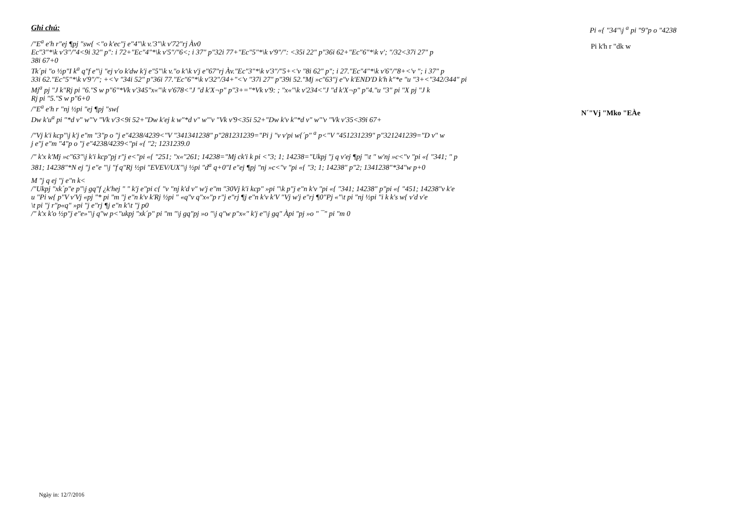Ghi chú:
/"E<sup>a</sup> e'h r"ej ¶pj "sw{ <"o k'ec"j e"4"\k v.'3"\k v'72"rj Àv0
Ec"3"*\k v'3"/"4<9i 32" p": i 72+"Ec"4"*\k v'5"/"6<; i 37" p"32i 77+"Ec"5"*\k v'9"/": <35i 22" p"36i 62+"Ec"6"*\k v'; "/32<37i 27" p
38i 67+0
Tk´pi "o ½p"I k<sup>a</sup> q"f e"\j "ej v'o k'dw k'j e"5"\k v."o k'\k v'j e"67"rj Àv."Ec"3"*\k v'3"/"5+<'v "8i 62" p"; i 27."Ec"4"*\k v'6"/"8+<'v "; i 37" p
33i 62."Ec"5"*\k v'9"/"; +<'v "34i 52" p"36i 77."Ec"6"*\k v'32"/34+"<'v "37i 27" p"39i 52."Mj »c"63"j e"v k'END'D k'h k"*e "u "3+<"342/344" pi
Mj<sup>a</sup> pj "J k"Rj pi "6."S w p"6"*Vk v'345"x«"\k v'678<"J "d k'X¬p" p"3+="*Vk v'9: ; "x«"\k v'234<"J "d k'X¬p" p"4."u "3" pi "X pj "J k
Rj pi "5."S w p"6+0
/"E<sup>a</sup> e'h r "nj ½pi "ej ¶pj "sw{
Dw k'u<sup>a</sup> pi "*d v" w"'v "Vk v'3<9i 52+"Dw k'ej k w"*d v" w"'v "Vk v'9<35i 52+"Dw k'v k"*d v" w"'v "Vk v'35<39i 67+
/"Vj k'i kcp"\j k'j e"m "3"p o "j e"4238/4239<"V "341341238" p"281231239="Pi j "v v'pi w{´p" <sup>a</sup> p<"V "451231239" p"321241239="D v" w
j e"j e"m "4"p o "j e"4238/4239<"pi «{ "2; 1231239.0
/" k'x k'Mj »c"63"\j k'i kcp"pj r"j e<"pi «{ "251; "x«"261; 14238="Mj ck'i k pi <"3; 1; 14238="Ukpj "j q v'ej ¶pj "\t " w'nj »c<"v "pi «{ "341; " p
381; 14238"*N ej "j e"e "\j "f q"Rj ½pi "EVEV/UX"\j ½pi "d<sup>a</sup> q+0"I e"ej ¶pj "nj »c<"v "pi «{ "3; 1; 14238" p"2; 1341238"*34"w p+0
M "j q ej "j e"n k<
/"Ukpj "xk´p"e p"\j gq"f ¿k'hej " " k'j e"pi c{ "v "nj k'd v" w'j e"m "30Vj k'i kcp" »pi "\k p"j e"n k'v "pi «{ "341; 14238" p"pi «{ "451; 14238"v k'e
u "Pi w{ p"V v'Vj «pj "* pi "m "j e"n k'v k'Rj ½pi " «q"v q"x«"p r"j e"rj ¶j e"n k'v k'V "Vj w'j e"rj ¶0"Pj «"\t pi "nj ½pi "i k k's w{ v'd v'e
\t pi "j r"p«q" »pi "j e"rj ¶j e"n k'\t "j p0
/" k'x k'o ½p"j e"e»"\j q"w p<"ukpj "xk´p" pi "m "\j gq"pj »o "\j q"w p"x«" k'j e"\j gq" Àpi "pj »o " ¯" pi "m 0
Pi «{ "34"\j <sup>a</sup> pi "9"p o "4238
Pi k'h r "dk w
N´"Vj "Mko "EÀe
Ngày in: 12/7/2016